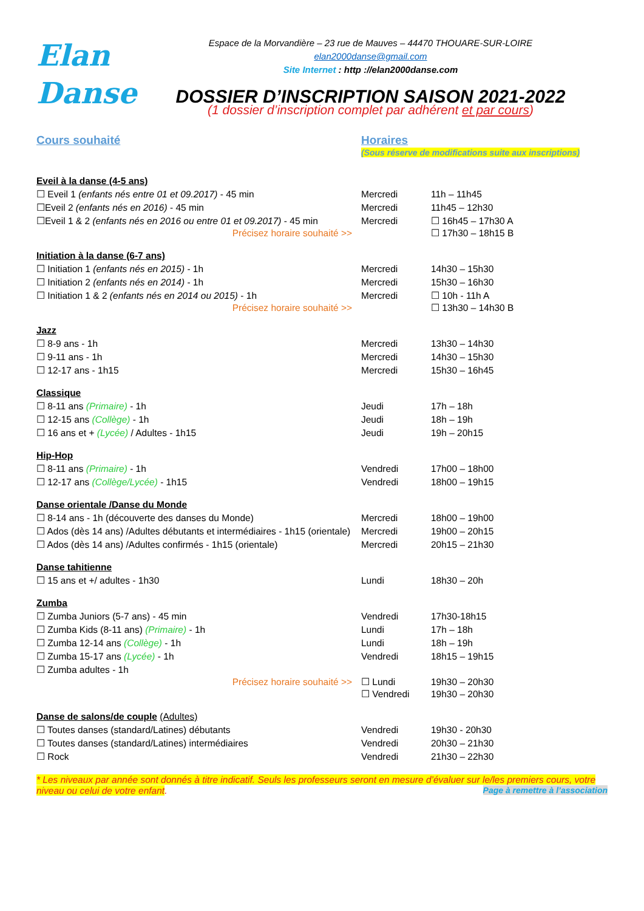Elan
Danse
Espace de la Morvandière – 23 rue de Mauves – 44470 THOUARE-SUR-LOIRE
elan2000danse@gmail.com
Site Internet : http ://elan2000danse.com
DOSSIER D’INSCRIPTION SAISON 2021-2022
(1 dossier d’inscription complet par adhérent et par cours)
Cours souhaité Horaires
(Sous réserve de modifications suite aux inscriptions)
| Eveil à la danse (4-5 ans) | | |
| ☐ Eveil 1 (enfants nés entre 01 et 09.2017) - 45 min | Mercredi | 11h – 11h45 |
| ☐Eveil 2 (enfants nés en 2016) - 45 min | Mercredi | 11h45 – 12h30 |
| ☐Eveil 1 & 2 (enfants nés en 2016 ou entre 01 et 09.2017) - 45 min Précisez horaire souhaité >> | Mercredi | ☐ 16h45 – 17h30 A ☐ 17h30 – 18h15 B |
| Initiation à la danse (6-7 ans) | | |
| ☐ Initiation 1 (enfants nés en 2015) - 1h | Mercredi | 14h30 – 15h30 |
| ☐ Initiation 2 (enfants nés en 2014) - 1h | Mercredi | 15h30 – 16h30 |
| ☐ Initiation 1 & 2 (enfants nés en 2014 ou 2015) - 1h Précisez horaire souhaité >> | Mercredi | ☐ 10h - 11h A ☐ 13h30 – 14h30 B |
| Jazz | | |
| ☐ 8-9 ans - 1h | Mercredi | 13h30 – 14h30 |
| ☐ 9-11 ans - 1h | Mercredi | 14h30 – 15h30 |
| ☐ 12-17 ans - 1h15 | Mercredi | 15h30 – 16h45 |
| Classique | | |
| ☐ 8-11 ans (Primaire) - 1h | Jeudi | 17h – 18h |
| ☐ 12-15 ans (Collège) - 1h | Jeudi | 18h – 19h |
| ☐ 16 ans et + (Lycée) / Adultes - 1h15 | Jeudi | 19h – 20h15 |
| Hip-Hop | | |
| ☐ 8-11 ans (Primaire) - 1h | Vendredi | 17h00 – 18h00 |
| ☐ 12-17 ans (Collège/Lycée) - 1h15 | Vendredi | 18h00 – 19h15 |
| Danse orientale /Danse du Monde | | |
| ☐ 8-14 ans - 1h (découverte des danses du Monde) | Mercredi | 18h00 – 19h00 |
| ☐ Ados (dès 14 ans) /Adultes débutants et intermédiaires - 1h15 (orientale) | Mercredi | 19h00 – 20h15 |
| ☐ Ados (dès 14 ans) /Adultes confirmés - 1h15 (orientale) | Mercredi | 20h15 – 21h30 |
| Danse tahitienne | | |
| ☐ 15 ans et +/ adultes - 1h30 | Lundi | 18h30 – 20h |
| Zumba | | |
| ☐ Zumba Juniors (5-7 ans) - 45 min | Vendredi | 17h30-18h15 |
| ☐ Zumba Kids (8-11 ans) (Primaire) - 1h | Lundi | 17h – 18h |
| ☐ Zumba 12-14 ans (Collège) - 1h | Lundi | 18h – 19h |
| ☐ Zumba 15-17 ans (Lycée) - 1h | Vendredi | 18h15 – 19h15 |
| ☐ Zumba adultes - 1h Précisez horaire souhaité >> | ☐ Lundi ☐ Vendredi | 19h30 – 20h30 19h30 – 20h30 |
| Danse de salons/de couple (Adultes) | | |
| ☐ Toutes danses (standard/Latines) débutants | Vendredi | 19h30 - 20h30 |
| ☐ Toutes danses (standard/Latines) intermédiaires | Vendredi | 20h30 – 21h30 |
| ☐ Rock | Vendredi | 21h30 – 22h30 |
* Les niveaux par année sont donnés à titre indicatif. Seuls les professeurs seront en mesure d’évaluer sur le/les premiers cours, votre niveau ou celui de votre enfant. Page à remettre à l’association